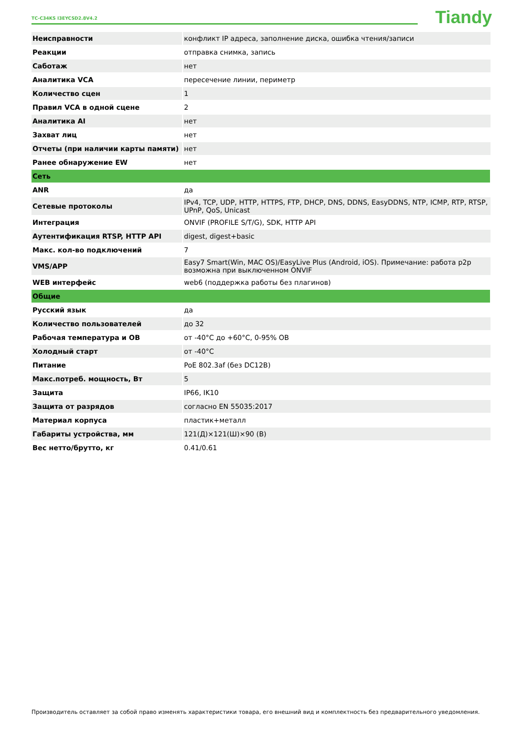TC-C34KS I3EYCSD2.8V4.2 Tiandy
| Неисправности | конфликт IP адреса, заполнение диска, ошибка чтения/записи |
| Реакции | отправка снимка, запись |
| Саботаж | нет |
| Аналитика VCA | пересечение линии, периметр |
| Количество сцен | 1 |
| Правил VCA в одной сцене | 2 |
| Аналитика AI | нет |
| Захват лиц | нет |
| Отчеты (при наличии карты памяти) | нет |
| Ранее обнаружение EW | нет |
| Сеть | |
| ANR | да |
| Сетевые протоколы | IPv4, TCP, UDP, HTTP, HTTPS, FTP, DHCP, DNS, DDNS, EasyDDNS, NTP, ICMP, RTP, RTSP, UPnP, QoS, Unicast |
| Интеграция | ONVIF (PROFILE S/T/G), SDK, HTTP API |
| Аутентификация RTSP, HTTP API | digest, digest+basic |
| Макс. кол-во подключений | 7 |
| VMS/APP | Easy7 Smart(Win, MAC OS)/EasyLive Plus (Android, iOS). Примечание: работа p2p возможна при выключенном ONVIF |
| WEB интерфейс | web6 (поддержка работы без плагинов) |
| Общие | |
| Русский язык | да |
| Количество пользователей | до 32 |
| Рабочая температура и ОВ | от -40°C до +60°C, 0-95% ОВ |
| Холодный старт | от -40°C |
| Питание | PoE 802.3af (без DC12В) |
| Макс.потреб. мощность, Вт | 5 |
| Защита | IP66, IK10 |
| Защита от разрядов | согласно EN 55035:2017 |
| Материал корпуса | пластик+металл |
| Габариты устройства, мм | 121(Д)×121(Ш)×90 (В) |
| Вес нетто/брутто, кг | 0.41/0.61 |
Производитель оставляет за собой право изменять характеристики товара, его внешний вид и комплектность без предварительного уведомления.